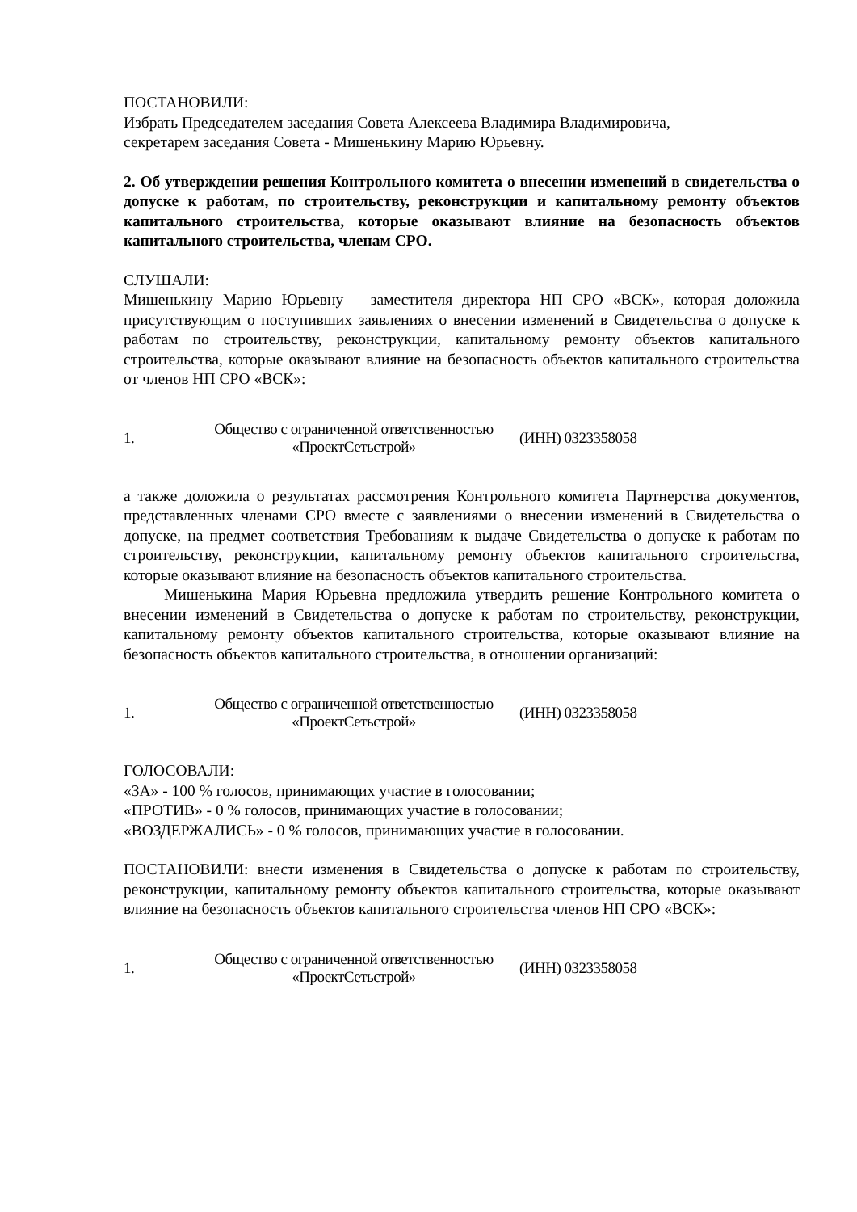ПОСТАНОВИЛИ:
Избрать Председателем заседания Совета Алексеева Владимира Владимировича,
секретарем заседания Совета - Мишенькину Марию Юрьевну.
2. Об утверждении решения Контрольного комитета о внесении изменений в свидетельства о допуске к работам, по строительству, реконструкции и капитальному ремонту объектов капитального строительства, которые оказывают влияние на безопасность объектов капитального строительства, членам СРО.
СЛУШАЛИ:
Мишенькину Марию Юрьевну – заместителя директора НП СРО «ВСК», которая доложила присутствующим о поступивших заявлениях о внесении изменений в Свидетельства о допуске к работам по строительству, реконструкции, капитальному ремонту объектов капитального строительства, которые оказывают влияние на безопасность объектов капитального строительства от членов НП СРО «ВСК»:
| 1. | Общество с ограниченной ответственностью «ПроектСетьстрой» | (ИНН) 0323358058 |
а также доложила о результатах рассмотрения Контрольного комитета Партнерства документов, представленных членами СРО вместе с заявлениями о внесении изменений в Свидетельства о допуске, на предмет соответствия Требованиям к выдаче Свидетельства о допуске к работам по строительству, реконструкции, капитальному ремонту объектов капитального строительства, которые оказывают влияние на безопасность объектов капитального строительства.
Мишенькина Мария Юрьевна предложила утвердить решение Контрольного комитета о внесении изменений в Свидетельства о допуске к работам по строительству, реконструкции, капитальному ремонту объектов капитального строительства, которые оказывают влияние на безопасность объектов капитального строительства, в отношении организаций:
| 1. | Общество с ограниченной ответственностью «ПроектСетьстрой» | (ИНН) 0323358058 |
ГОЛОСОВАЛИ:
«ЗА» - 100 % голосов, принимающих участие в голосовании;
«ПРОТИВ» - 0 % голосов, принимающих участие в голосовании;
«ВОЗДЕРЖАЛИСЬ» - 0 % голосов, принимающих участие в голосовании.
ПОСТАНОВИЛИ: внести изменения в Свидетельства о допуске к работам по строительству, реконструкции, капитальному ремонту объектов капитального строительства, которые оказывают влияние на безопасность объектов капитального строительства членов НП СРО «ВСК»:
| 1. | Общество с ограниченной ответственностью «ПроектСетьстрой» | (ИНН) 0323358058 |